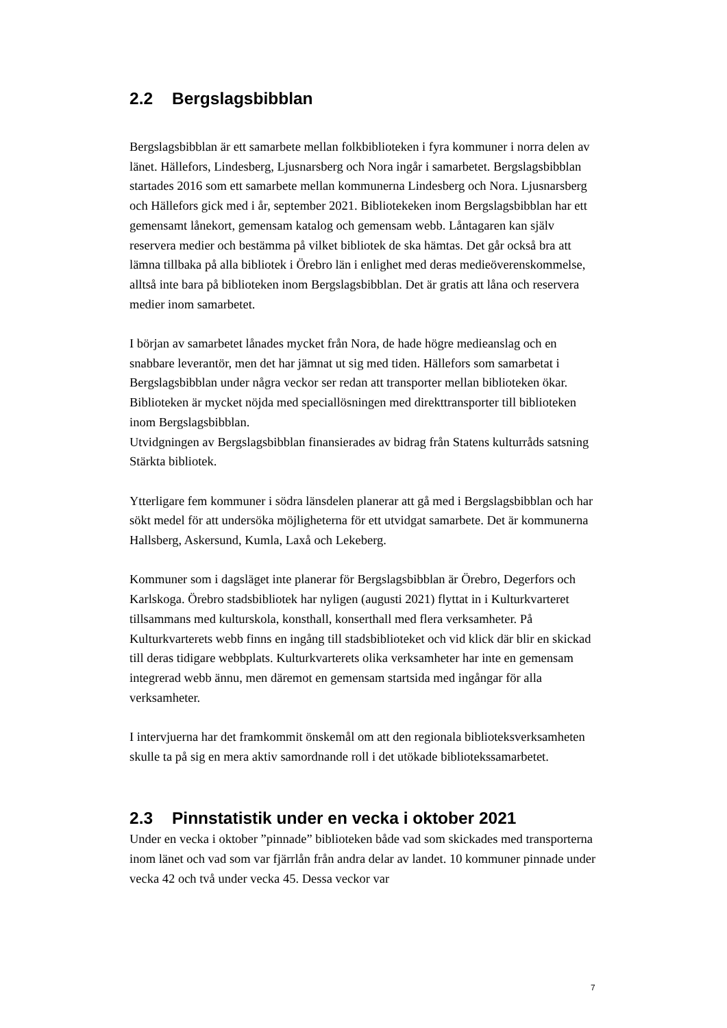2.2 Bergslagsbibblan
Bergslagsbibblan är ett samarbete mellan folkbiblioteken i fyra kommuner i norra delen av länet. Hällefors, Lindesberg, Ljusnarsberg och Nora ingår i samarbetet. Bergslagsbibblan startades 2016 som ett samarbete mellan kommunerna Lindesberg och Nora. Ljusnarsberg och Hällefors gick med i år, september 2021. Bibliotekeken inom Bergslagsbibblan har ett gemensamt lånekort, gemensam katalog och gemensam webb. Låntagaren kan själv reservera medier och bestämma på vilket bibliotek de ska hämtas. Det går också bra att lämna tillbaka på alla bibliotek i Örebro län i enlighet med deras medieöverenskommelse, alltså inte bara på biblioteken inom Bergslagsbibblan. Det är gratis att låna och reservera medier inom samarbetet.
I början av samarbetet lånades mycket från Nora, de hade högre medieanslag och en snabbare leverantör, men det har jämnat ut sig med tiden. Hällefors som samarbetat i Bergslagsbibblan under några veckor ser redan att transporter mellan biblioteken ökar. Biblioteken är mycket nöjda med speciallösningen med direkttransporter till biblioteken inom Bergslagsbibblan.
Utvidgningen av Bergslagsbibblan finansierades av bidrag från Statens kulturråds satsning Stärkta bibliotek.
Ytterligare fem kommuner i södra länsdelen planerar att gå med i Bergslagsbibblan och har sökt medel för att undersöka möjligheterna för ett utvidgat samarbete. Det är kommunerna Hallsberg, Askersund, Kumla, Laxå och Lekeberg.
Kommuner som i dagsläget inte planerar för Bergslagsbibblan är Örebro, Degerfors och Karlskoga. Örebro stadsbibliotek har nyligen (augusti 2021) flyttat in i Kulturkvarteret tillsammans med kulturskola, konsthall, konserthall med flera verksamheter. På Kulturkvarterets webb finns en ingång till stadsbiblioteket och vid klick där blir en skickad till deras tidigare webbplats. Kulturkvarterets olika verksamheter har inte en gemensam integrerad webb ännu, men däremot en gemensam startsida med ingångar för alla verksamheter.
I intervjuerna har det framkommit önskemål om att den regionala biblioteksverksamheten skulle ta på sig en mera aktiv samordnande roll i det utökade bibliotekssamarbetet.
2.3 Pinnstatistik under en vecka i oktober 2021
Under en vecka i oktober ”pinnade” biblioteken både vad som skickades med transporterna inom länet och vad som var fjärrlån från andra delar av landet. 10 kommuner pinnade under vecka 42 och två under vecka 45. Dessa veckor var
7